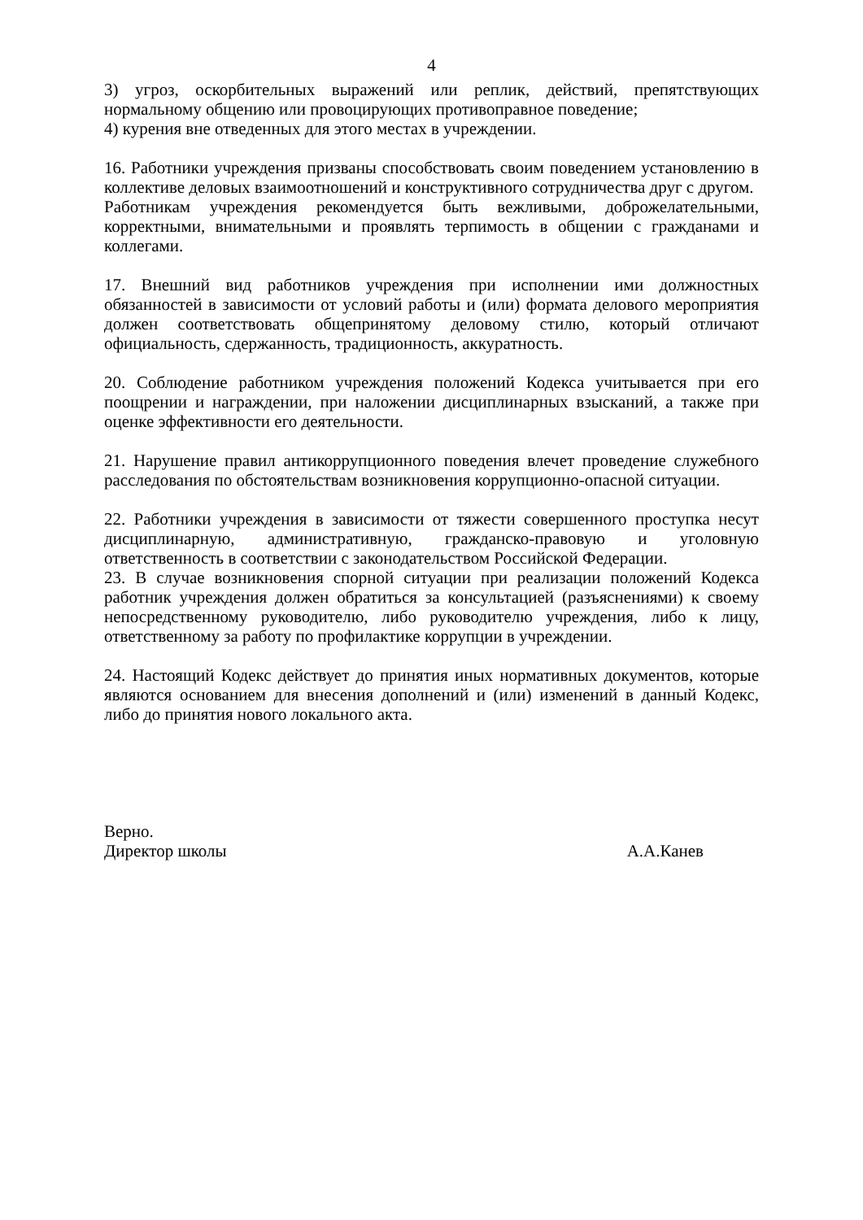4
3) угроз, оскорбительных выражений или реплик, действий, препятствующих нормальному общению или провоцирующих противоправное поведение;
4) курения вне отведенных для этого местах в учреждении.
16. Работники учреждения призваны способствовать своим поведением установлению в коллективе деловых взаимоотношений и конструктивного сотрудничества друг с другом.
Работникам учреждения рекомендуется быть вежливыми, доброжелательными, корректными, внимательными и проявлять терпимость в общении с гражданами и коллегами.
17. Внешний вид работников учреждения при исполнении ими должностных обязанностей в зависимости от условий работы и (или) формата делового мероприятия должен соответствовать общепринятому деловому стилю, который отличают официальность, сдержанность, традиционность, аккуратность.
20. Соблюдение работником учреждения положений Кодекса учитывается при его поощрении и награждении, при наложении дисциплинарных взысканий, а также при оценке эффективности его деятельности.
21. Нарушение правил антикоррупционного поведения влечет проведение служебного расследования по обстоятельствам возникновения коррупционно-опасной ситуации.
22. Работники учреждения в зависимости от тяжести совершенного проступка несут дисциплинарную, административную, гражданско-правовую и уголовную ответственность в соответствии с законодательством Российской Федерации.
23. В случае возникновения спорной ситуации при реализации положений Кодекса работник учреждения должен обратиться за консультацией (разъяснениями) к своему непосредственному руководителю, либо руководителю учреждения, либо к лицу, ответственному за работу по профилактике коррупции в учреждении.
24. Настоящий Кодекс действует до принятия иных нормативных документов, которые являются основанием для внесения дополнений и (или) изменений в данный Кодекс, либо до принятия нового локального акта.
Верно.
Директор школы А.А.Канев